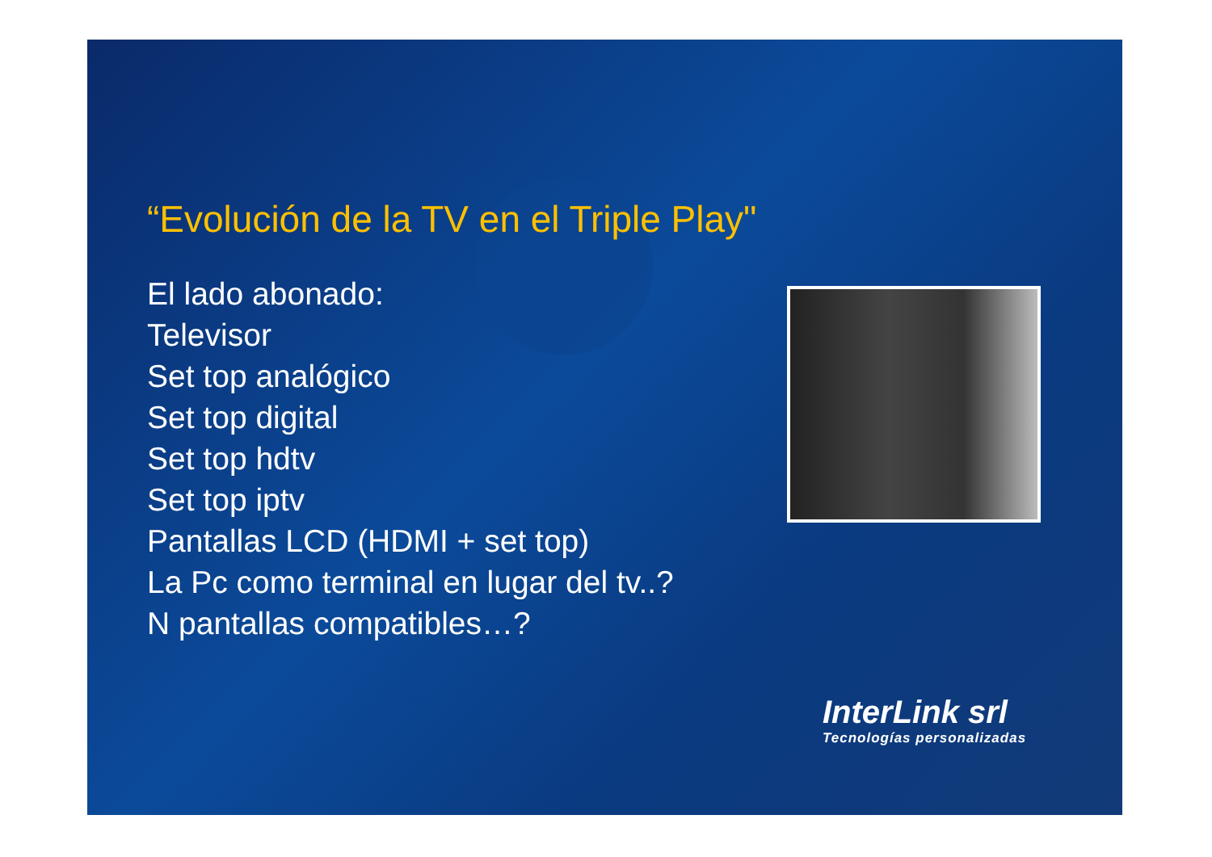“Evolución de la TV en el Triple Play"
El lado abonado:
Televisor
Set top analógico
Set top digital
Set top hdtv
Set top iptv
Pantallas LCD (HDMI + set top)
La Pc como terminal en lugar del tv..?
N pantallas compatibles…?
InterLink srl
Tecnologías personalizadas